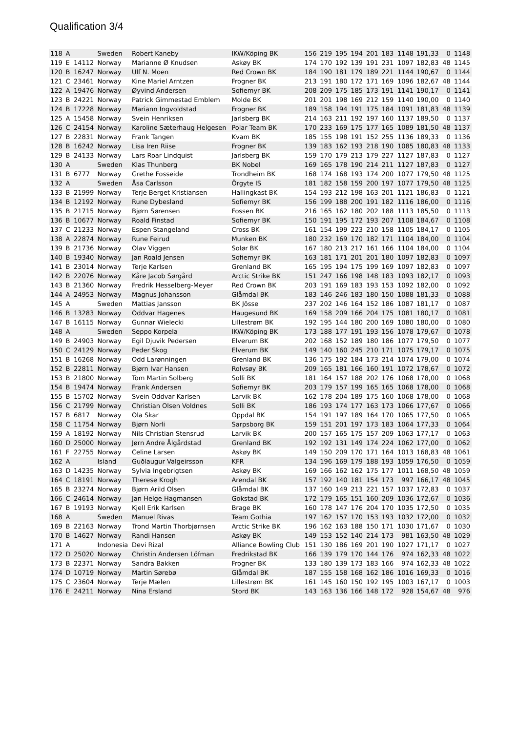Qualification 3/4
| 118 | A | | Sweden | Robert Kaneby | IKW/Köping BK | 156 | 219 | 195 | 194 | 201 | 183 | 1148 | 191,33 | 0 | 1148 |
| 119 | E | 14112 | Norway | Marianne Ø Knudsen | Askøy BK | 174 | 170 | 192 | 139 | 191 | 231 | 1097 | 182,83 | 48 | 1145 |
| 120 | B | 16247 | Norway | Ulf N. Moen | Red Crown BK | 184 | 190 | 181 | 179 | 189 | 221 | 1144 | 190,67 | 0 | 1144 |
| 121 | C | 23461 | Norway | Kine Mariel Arntzen | Frogner BK | 213 | 191 | 180 | 172 | 171 | 169 | 1096 | 182,67 | 48 | 1144 |
| 122 | A | 19476 | Norway | Øyvind Andersen | Sofiemyr BK | 208 | 209 | 175 | 185 | 173 | 191 | 1141 | 190,17 | 0 | 1141 |
| 123 | B | 24221 | Norway | Patrick Gimmestad Emblem | Molde BK | 201 | 201 | 198 | 169 | 212 | 159 | 1140 | 190,00 | 0 | 1140 |
| 124 | B | 17228 | Norway | Mariann Ingvoldstad | Frogner BK | 189 | 158 | 194 | 191 | 175 | 184 | 1091 | 181,83 | 48 | 1139 |
| 125 | A | 15458 | Norway | Svein Henriksen | Jarlsberg BK | 214 | 163 | 211 | 192 | 197 | 160 | 1137 | 189,50 | 0 | 1137 |
| 126 | C | 24154 | Norway | Karoline Sæterhaug Helgesen | Polar Team BK | 170 | 233 | 169 | 175 | 177 | 165 | 1089 | 181,50 | 48 | 1137 |
| 127 | B | 22831 | Norway | Frank Tangen | Kvam BK | 185 | 155 | 198 | 191 | 152 | 255 | 1136 | 189,33 | 0 | 1136 |
| 128 | B | 16242 | Norway | Lisa Iren Riise | Frogner BK | 139 | 183 | 162 | 193 | 218 | 190 | 1085 | 180,83 | 48 | 1133 |
| 129 | B | 24133 | Norway | Lars Roar Lindquist | Jarlsberg BK | 159 | 170 | 179 | 213 | 179 | 227 | 1127 | 187,83 | 0 | 1127 |
| 130 | A | | Sweden | Klas Thunberg | BK Nobel | 169 | 165 | 178 | 190 | 214 | 211 | 1127 | 187,83 | 0 | 1127 |
| 131 | B | 6777 | Norway | Grethe Fosseide | Trondheim BK | 168 | 174 | 168 | 193 | 174 | 200 | 1077 | 179,50 | 48 | 1125 |
| 132 | A | | Sweden | Åsa Carlsson | Örgyte IS | 181 | 182 | 158 | 159 | 200 | 197 | 1077 | 179,50 | 48 | 1125 |
| 133 | B | 21999 | Norway | Terje Berget Kristiansen | Hallingkast BK | 154 | 193 | 212 | 198 | 163 | 201 | 1121 | 186,83 | 0 | 1121 |
| 134 | B | 12192 | Norway | Rune Dybesland | Sofiemyr BK | 156 | 199 | 188 | 200 | 191 | 182 | 1116 | 186,00 | 0 | 1116 |
| 135 | B | 21715 | Norway | Bjørn Sørensen | Fossen BK | 216 | 165 | 162 | 180 | 202 | 188 | 1113 | 185,50 | 0 | 1113 |
| 136 | B | 10677 | Norway | Roald Finstad | Sofiemyr BK | 150 | 191 | 195 | 172 | 193 | 207 | 1108 | 184,67 | 0 | 1108 |
| 137 | C | 21233 | Norway | Espen Stangeland | Cross BK | 161 | 154 | 199 | 223 | 210 | 158 | 1105 | 184,17 | 0 | 1105 |
| 138 | A | 22874 | Norway | Rune Feirud | Munken BK | 180 | 232 | 169 | 170 | 182 | 171 | 1104 | 184,00 | 0 | 1104 |
| 139 | B | 21736 | Norway | Olav Viggen | Solør BK | 167 | 180 | 213 | 217 | 161 | 166 | 1104 | 184,00 | 0 | 1104 |
| 140 | B | 19340 | Norway | Jan Roald Jensen | Sofiemyr BK | 163 | 181 | 171 | 201 | 201 | 180 | 1097 | 182,83 | 0 | 1097 |
| 141 | B | 23014 | Norway | Terje Karlsen | Grenland BK | 165 | 195 | 194 | 175 | 199 | 169 | 1097 | 182,83 | 0 | 1097 |
| 142 | B | 22076 | Norway | Kåre Jacob Sørgård | Arctic Strike BK | 151 | 247 | 166 | 198 | 148 | 183 | 1093 | 182,17 | 0 | 1093 |
| 143 | B | 21360 | Norway | Fredrik Hesselberg-Meyer | Red Crown BK | 203 | 191 | 169 | 183 | 193 | 153 | 1092 | 182,00 | 0 | 1092 |
| 144 | A | 24953 | Norway | Magnus Johansson | Glåmdal BK | 183 | 146 | 246 | 183 | 180 | 150 | 1088 | 181,33 | 0 | 1088 |
| 145 | A | | Sweden | Mattias Jansson | BK Jösse | 237 | 202 | 146 | 164 | 152 | 186 | 1087 | 181,17 | 0 | 1087 |
| 146 | B | 13283 | Norway | Oddvar Hagenes | Haugesund BK | 169 | 158 | 209 | 166 | 204 | 175 | 1081 | 180,17 | 0 | 1081 |
| 147 | B | 16115 | Norway | Gunnar Wielecki | Lillestrøm BK | 192 | 195 | 144 | 180 | 200 | 169 | 1080 | 180,00 | 0 | 1080 |
| 148 | A | | Sweden | Seppo Korpela | IKW/Köping BK | 173 | 188 | 177 | 191 | 193 | 156 | 1078 | 179,67 | 0 | 1078 |
| 149 | B | 24903 | Norway | Egil Djuvik Pedersen | Elverum BK | 202 | 168 | 152 | 189 | 180 | 186 | 1077 | 179,50 | 0 | 1077 |
| 150 | C | 24129 | Norway | Peder Skog | Elverum BK | 149 | 140 | 160 | 245 | 210 | 171 | 1075 | 179,17 | 0 | 1075 |
| 151 | B | 16268 | Norway | Odd Larønningen | Grenland BK | 136 | 175 | 192 | 184 | 173 | 214 | 1074 | 179,00 | 0 | 1074 |
| 152 | B | 22811 | Norway | Bjørn Ivar Hansen | Rolvsøy BK | 209 | 165 | 181 | 166 | 160 | 191 | 1072 | 178,67 | 0 | 1072 |
| 153 | B | 21800 | Norway | Tom Martin Solberg | Solli BK | 181 | 164 | 157 | 188 | 202 | 176 | 1068 | 178,00 | 0 | 1068 |
| 154 | B | 19474 | Norway | Frank Andersen | Sofiemyr BK | 203 | 179 | 157 | 199 | 165 | 165 | 1068 | 178,00 | 0 | 1068 |
| 155 | B | 15702 | Norway | Svein Oddvar Karlsen | Larvik BK | 162 | 178 | 204 | 189 | 175 | 160 | 1068 | 178,00 | 0 | 1068 |
| 156 | C | 21799 | Norway | Christian Olsen Voldnes | Solli BK | 186 | 193 | 174 | 177 | 163 | 173 | 1066 | 177,67 | 0 | 1066 |
| 157 | B | 6817 | Norway | Ola Skar | Oppdal BK | 154 | 191 | 197 | 189 | 164 | 170 | 1065 | 177,50 | 0 | 1065 |
| 158 | C | 11754 | Norway | Bjørn Norli | Sarpsborg BK | 159 | 151 | 201 | 197 | 173 | 183 | 1064 | 177,33 | 0 | 1064 |
| 159 | A | 18192 | Norway | Nils Christian Stensrud | Larvik BK | 200 | 157 | 165 | 175 | 157 | 209 | 1063 | 177,17 | 0 | 1063 |
| 160 | D | 25000 | Norway | Jørn Andre Ålgårdstad | Grenland BK | 192 | 192 | 131 | 149 | 174 | 224 | 1062 | 177,00 | 0 | 1062 |
| 161 | F | 22755 | Norway | Celine Larsen | Askøy BK | 149 | 150 | 209 | 170 | 171 | 164 | 1013 | 168,83 | 48 | 1061 |
| 162 | A | | Island | Guðlaugur Valgeirsson | KFR | 134 | 196 | 169 | 179 | 188 | 193 | 1059 | 176,50 | 0 | 1059 |
| 163 | D | 14235 | Norway | Sylvia Ingebrigtsen | Askøy BK | 169 | 166 | 162 | 162 | 175 | 177 | 1011 | 168,50 | 48 | 1059 |
| 164 | C | 18191 | Norway | Therese Krogh | Arendal BK | 157 | 192 | 140 | 181 | 154 | 173 | 997 | 166,17 | 48 | 1045 |
| 165 | B | 23274 | Norway | Bjørn Arild Olsen | Glåmdal BK | 137 | 160 | 149 | 213 | 221 | 157 | 1037 | 172,83 | 0 | 1037 |
| 166 | C | 24614 | Norway | Jan Helge Hagmansen | Gokstad BK | 172 | 179 | 165 | 151 | 160 | 209 | 1036 | 172,67 | 0 | 1036 |
| 167 | B | 19193 | Norway | Kjell Erik Karlsen | Brage BK | 160 | 178 | 147 | 176 | 204 | 170 | 1035 | 172,50 | 0 | 1035 |
| 168 | A | | Sweden | Manuel Rivas | Team Gothia | 197 | 162 | 157 | 170 | 153 | 193 | 1032 | 172,00 | 0 | 1032 |
| 169 | B | 22163 | Norway | Trond Martin Thorbjørnsen | Arctic Strike BK | 196 | 162 | 163 | 188 | 150 | 171 | 1030 | 171,67 | 0 | 1030 |
| 170 | B | 14627 | Norway | Randi Hansen | Askøy BK | 149 | 153 | 152 | 140 | 214 | 173 | 981 | 163,50 | 48 | 1029 |
| 171 | A | | Indonesia | Devi Rizal | Alliance Bowling Club | 151 | 130 | 186 | 169 | 201 | 190 | 1027 | 171,17 | 0 | 1027 |
| 172 | D | 25020 | Norway | Christin Andersen Löfman | Fredrikstad BK | 166 | 139 | 179 | 170 | 144 | 176 | 974 | 162,33 | 48 | 1022 |
| 173 | B | 22371 | Norway | Sandra Bakken | Frogner BK | 133 | 180 | 139 | 173 | 183 | 166 | 974 | 162,33 | 48 | 1022 |
| 174 | D | 10719 | Norway | Martin Sørebø | Glåmdal BK | 187 | 155 | 158 | 168 | 162 | 186 | 1016 | 169,33 | 0 | 1016 |
| 175 | C | 23604 | Norway | Terje Mælen | Lillestrøm BK | 161 | 145 | 160 | 150 | 192 | 195 | 1003 | 167,17 | 0 | 1003 |
| 176 | E | 24211 | Norway | Nina Ersland | Stord BK | 143 | 163 | 136 | 166 | 148 | 172 | 928 | 154,67 | 48 | 976 |